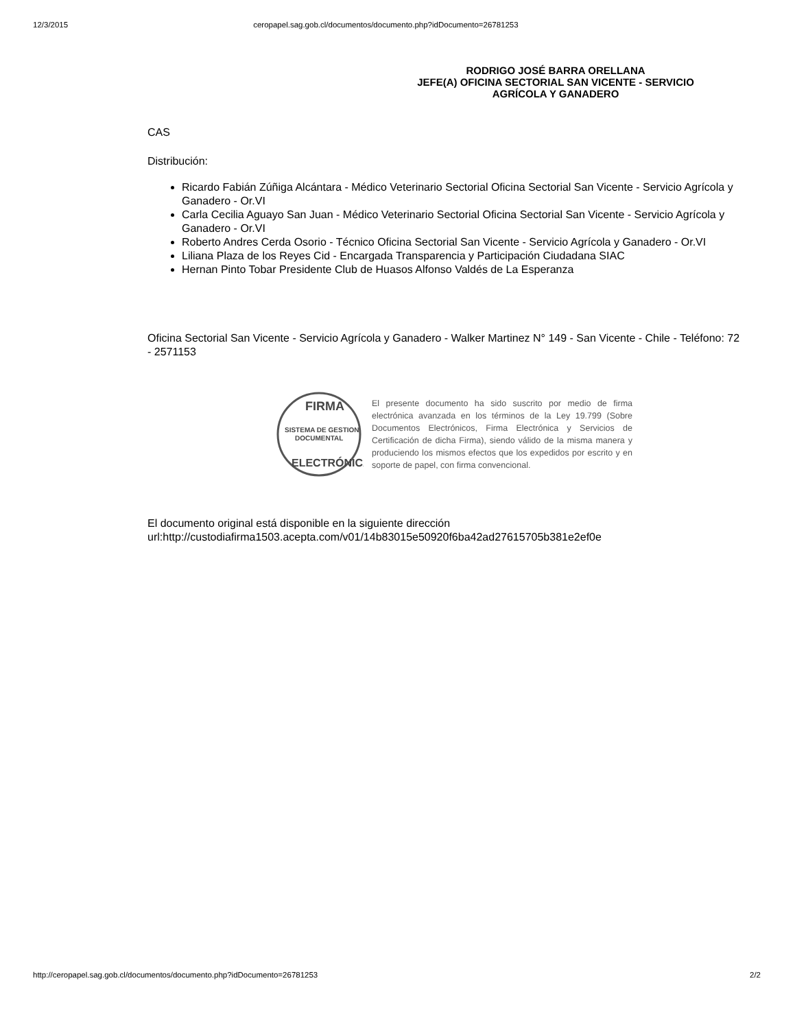12/3/2015 ceropapel.sag.gob.cl/documentos/documento.php?idDocumento=26781253
RODRIGO JOSÉ BARRA ORELLANA
JEFE(A) OFICINA SECTORIAL SAN VICENTE - SERVICIO AGRÍCOLA Y GANADERO
CAS
Distribución:
Ricardo Fabián Zúñiga Alcántara - Médico Veterinario Sectorial Oficina Sectorial San Vicente - Servicio Agrícola y Ganadero - Or.VI
Carla Cecilia Aguayo San Juan - Médico Veterinario Sectorial Oficina Sectorial San Vicente - Servicio Agrícola y Ganadero - Or.VI
Roberto Andres Cerda Osorio - Técnico Oficina Sectorial San Vicente - Servicio Agrícola y Ganadero - Or.VI
Liliana Plaza de los Reyes Cid - Encargada Transparencia y Participación Ciudadana SIAC
Hernan Pinto Tobar Presidente Club de Huasos Alfonso Valdés de La Esperanza
Oficina Sectorial San Vicente - Servicio Agrícola y Ganadero - Walker Martinez N° 149 - San Vicente - Chile - Teléfono: 72 - 2571153
FIRMA
SISTEMA DE GESTION
DOCUMENTAL
ELECTRÓNICA
El presente documento ha sido suscrito por medio de firma electrónica avanzada en los términos de la Ley 19.799 (Sobre Documentos Electrónicos, Firma Electrónica y Servicios de Certificación de dicha Firma), siendo válido de la misma manera y produciendo los mismos efectos que los expedidos por escrito y en soporte de papel, con firma convencional.
El documento original está disponible en la siguiente dirección url:http://custodiafirma1503.acepta.com/v01/14b83015e50920f6ba42ad27615705b381e2ef0e
http://ceropapel.sag.gob.cl/documentos/documento.php?idDocumento=26781253 2/2